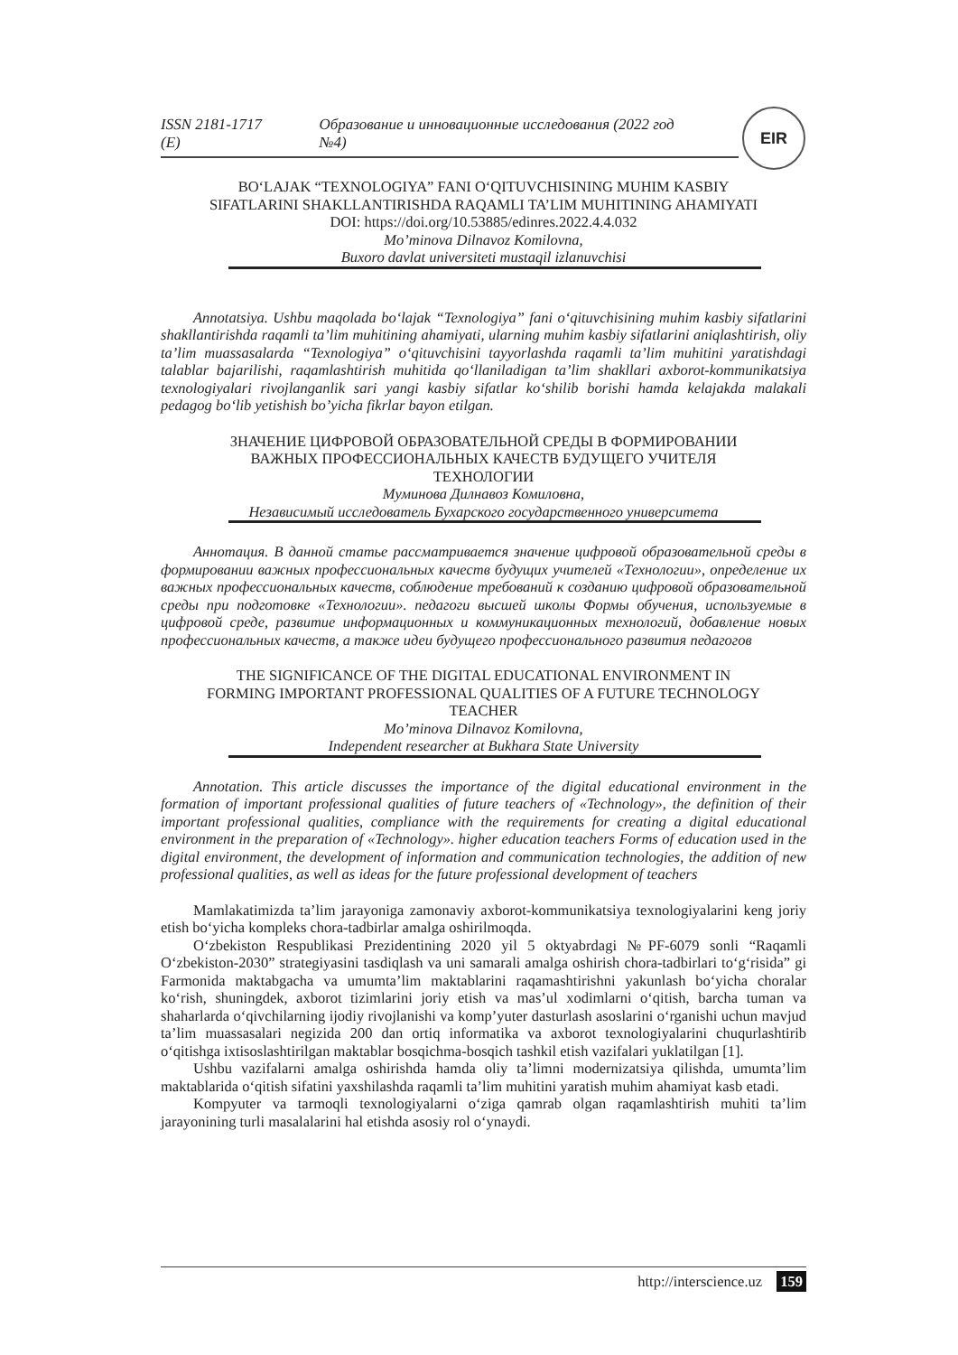EIR
ISSN 2181-1717 (E) Образование и инновационные исследования (2022 год №4)
BO‘LAJAK “TEXNOLOGIYA” FANI O‘QITUVCHISINING MUHIM KASBIY
SIFATLARINI SHAKLLANTIRISHDA RAQAMLI TA’LIM MUHITINING AHAMIYATI
DOI: https://doi.org/10.53885/edinres.2022.4.4.032
Mo’minova Dilnavoz Komilovna,
Buxoro davlat universiteti mustaqil izlanuvchisi
Annotatsiya. Ushbu maqolada bo‘lajak “Texnologiya” fani o‘qituvchisining muhim kasbiy sifatlarini shakllantirishda raqamli ta’lim muhitining ahamiyati, ularning muhim kasbiy sifatlarini aniqlashtirish, oliy ta’lim muassasalarda “Texnologiya” o‘qituvchisini tayyorlashda raqamli ta’lim muhitini yaratishdagi talablar bajarilishi, raqamlashtirish muhitida qo‘llaniladigan ta’lim shakllari axborot-kommunikatsiya texnologiyalari rivojlanganlik sari yangi kasbiy sifatlar ko‘shilib borishi hamda kelajakda malakali pedagog bo‘lib yetishish bo’yicha fikrlar bayon etilgan.
ЗНАЧЕНИЕ ЦИФРОВОЙ ОБРАЗОВАТЕЛЬНОЙ СРЕДЫ В ФОРМИРОВАНИИ
ВАЖНЫХ ПРОФЕССИОНАЛЬНЫХ КАЧЕСТВ БУДУЩЕГО УЧИТЕЛЯ
ТЕХНОЛОГИИ
Муминова Дилнавоз Комиловна,
Независимый исследователь Бухарского государственного университета
Аннотация. В данной статье рассматривается значение цифровой образовательной среды в формировании важных профессиональных качеств будущих учителей «Технологии», определение их важных профессиональных качеств, соблюдение требований к созданию цифровой образовательной среды при подготовке «Технологии». педагоги высшей школы Формы обучения, используемые в цифровой среде, развитие информационных и коммуникационных технологий, добавление новых профессиональных качеств, а также идеи будущего профессионального развития педагогов
THE SIGNIFICANCE OF THE DIGITAL EDUCATIONAL ENVIRONMENT IN
FORMING IMPORTANT PROFESSIONAL QUALITIES OF A FUTURE TECHNOLOGY
TEACHER
Mo’minova Dilnavoz Komilovna,
Independent researcher at Bukhara State University
Annotation. This article discusses the importance of the digital educational environment in the formation of important professional qualities of future teachers of «Technology», the definition of their important professional qualities, compliance with the requirements for creating a digital educational environment in the preparation of «Technology». higher education teachers Forms of education used in the digital environment, the development of information and communication technologies, the addition of new professional qualities, as well as ideas for the future professional development of teachers
Mamlakatimizda ta’lim jarayoniga zamonaviy axborot-kommunikatsiya texnologiyalarini keng joriy etish bo‘yicha kompleks chora-tadbirlar amalga oshirilmoqda.
O‘zbekiston Respublikasi Prezidentining 2020 yil 5 oktyabrdagi №PF-6079 sonli “Raqamli O‘zbekiston-2030” strategiyasini tasdiqlash va uni samarali amalga oshirish chora-tadbirlari to‘g‘risida” gi Farmonida maktabgacha va umumta’lim maktablarini raqamashtirishni yakunlash bo‘yicha choralar ko‘rish, shuningdek, axborot tizimlarini joriy etish va mas’ul xodimlarni o‘qitish, barcha tuman va shaharlarda o‘qivchilarning ijodiy rivojlanishi va komp’yuter dasturlash asoslarini o‘rganishi uchun mavjud ta’lim muassasalari negizida 200 dan ortiq informatika va axborot texnologiyalarini chuqurlashtirib o‘qitishga ixtisoslashtirilgan maktablar bosqichma-bosqich tashkil etish vazifalari yuklatilgan [1].
Ushbu vazifalarni amalga oshirishda hamda oliy ta’limni modernizatsiya qilishda, umumta’lim maktablarida o‘qitish sifatini yaxshilashda raqamli ta’lim muhitini yaratish muhim ahamiyat kasb etadi.
Kompyuter va tarmoqli texnologiyalarni o‘ziga qamrab olgan raqamlashtirish muhiti ta’lim jarayonining turli masalalarini hal etishda asosiy rol o‘ynaydi.
http://interscience.uz 159